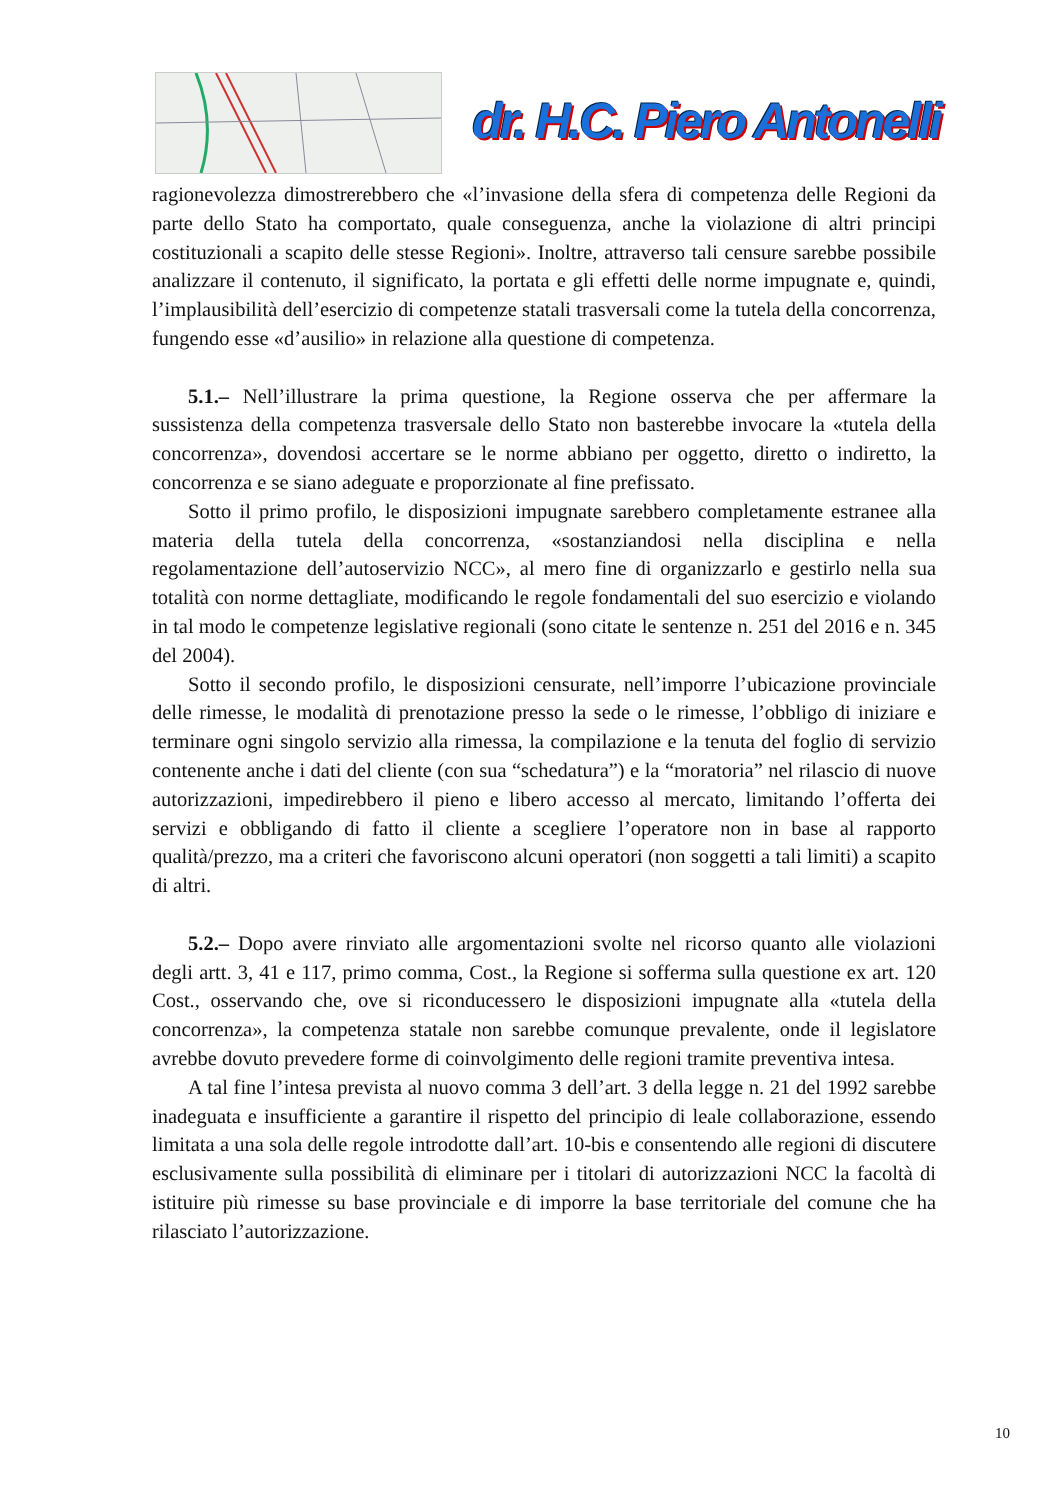dr. H.C. Piero Antonelli
ragionevolezza dimostrerebbero che «l’invasione della sfera di competenza delle Regioni da parte dello Stato ha comportato, quale conseguenza, anche la violazione di altri principi costituzionali a scapito delle stesse Regioni». Inoltre, attraverso tali censure sarebbe possibile analizzare il contenuto, il significato, la portata e gli effetti delle norme impugnate e, quindi, l’implausibilità dell’esercizio di competenze statali trasversali come la tutela della concorrenza, fungendo esse «d’ausilio» in relazione alla questione di competenza.
5.1.– Nell’illustrare la prima questione, la Regione osserva che per affermare la sussistenza della competenza trasversale dello Stato non basterebbe invocare la «tutela della concorrenza», dovendosi accertare se le norme abbiano per oggetto, diretto o indiretto, la concorrenza e se siano adeguate e proporzionate al fine prefissato.
Sotto il primo profilo, le disposizioni impugnate sarebbero completamente estranee alla materia della tutela della concorrenza, «sostanziandosi nella disciplina e nella regolamentazione dell’autoservizio NCC», al mero fine di organizzarlo e gestirlo nella sua totalità con norme dettagliate, modificando le regole fondamentali del suo esercizio e violando in tal modo le competenze legislative regionali (sono citate le sentenze n. 251 del 2016 e n. 345 del 2004).
Sotto il secondo profilo, le disposizioni censurate, nell’imporre l’ubicazione provinciale delle rimesse, le modalità di prenotazione presso la sede o le rimesse, l’obbligo di iniziare e terminare ogni singolo servizio alla rimessa, la compilazione e la tenuta del foglio di servizio contenente anche i dati del cliente (con sua “schedatura”) e la “moratoria” nel rilascio di nuove autorizzazioni, impedirebbero il pieno e libero accesso al mercato, limitando l’offerta dei servizi e obbligando di fatto il cliente a scegliere l’operatore non in base al rapporto qualità/prezzo, ma a criteri che favoriscono alcuni operatori (non soggetti a tali limiti) a scapito di altri.
5.2.– Dopo avere rinviato alle argomentazioni svolte nel ricorso quanto alle violazioni degli artt. 3, 41 e 117, primo comma, Cost., la Regione si sofferma sulla questione ex art. 120 Cost., osservando che, ove si riconducessero le disposizioni impugnate alla «tutela della concorrenza», la competenza statale non sarebbe comunque prevalente, onde il legislatore avrebbe dovuto prevedere forme di coinvolgimento delle regioni tramite preventiva intesa.
A tal fine l’intesa prevista al nuovo comma 3 dell’art. 3 della legge n. 21 del 1992 sarebbe inadeguata e insufficiente a garantire il rispetto del principio di leale collaborazione, essendo limitata a una sola delle regole introdotte dall’art. 10-bis e consentendo alle regioni di discutere esclusivamente sulla possibilità di eliminare per i titolari di autorizzazioni NCC la facoltà di istituire più rimesse su base provinciale e di imporre la base territoriale del comune che ha rilasciato l’autorizzazione.
10